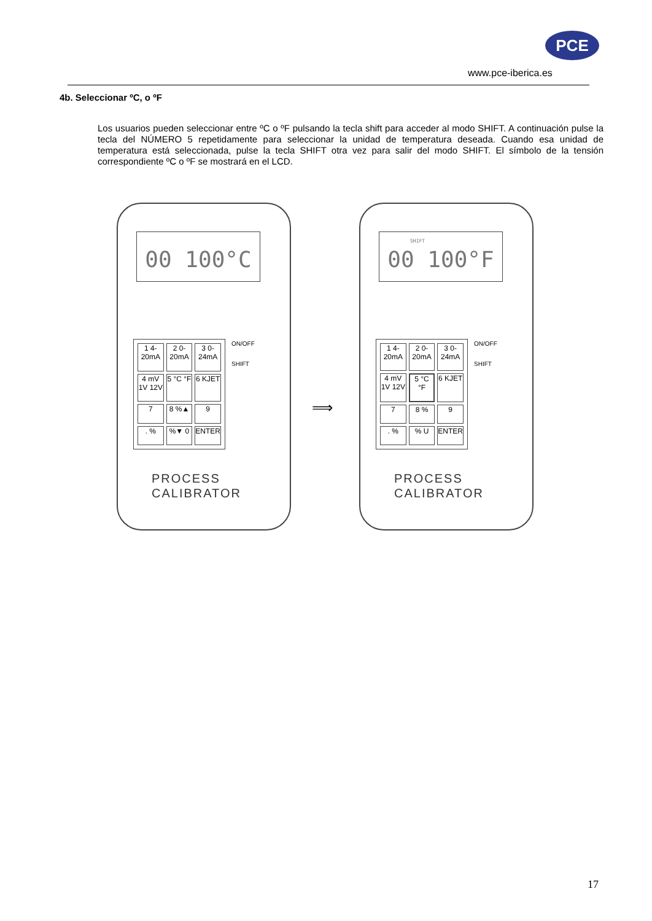PCE
www.pce-iberica.es
4b. Seleccionar ºC, o ºF
Los usuarios pueden seleccionar entre ºC o ºF pulsando la tecla shift para acceder al modo SHIFT. A continuación pulse la tecla del NÚMERO 5 repetidamente para seleccionar la unidad de temperatura deseada. Cuando esa unidad de temperatura está seleccionada, pulse la tecla SHIFT otra vez para salir del modo SHIFT. El símbolo de la tensión correspondiente ºC o ºF se mostrará en el LCD.
00 100°C
ON/OFF
SHIFT
1 4-20mA
2 0-20mA
3 0-24mA
4 mV 1V 12V
5 °C °F
6 KJET
7
8 %▲
9
. %
%▼ 0
ENTER
PROCESS
CALIBRATOR
⟹
SHIFT
00 100°F
ON/OFF
SHIFT
1 4-20mA
2 0-20mA
3 0-24mA
4 mV 1V 12V
5 °C °F
6 KJET
7
8 %
9
. %
% U
ENTER
PROCESS
CALIBRATOR
17